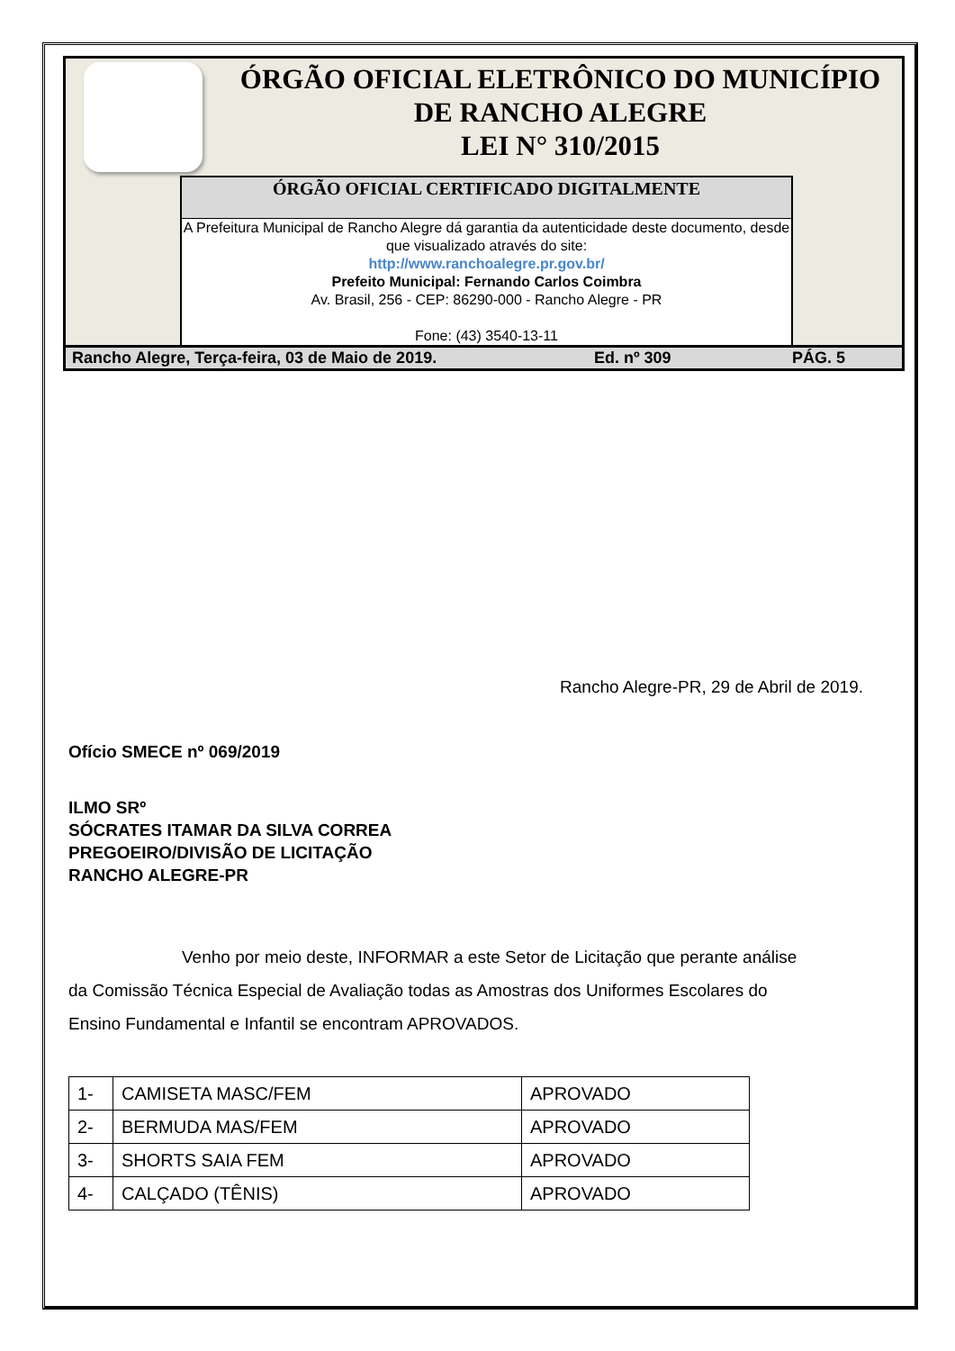ÓRGÃO OFICIAL ELETRÔNICO DO MUNICÍPIO
DE RANCHO ALEGRE
LEI N° 310/2015
ÓRGÃO OFICIAL CERTIFICADO DIGITALMENTE
A Prefeitura Municipal de Rancho Alegre dá garantia da autenticidade deste documento, desde que visualizado através do site:
http://www.ranchoalegre.pr.gov.br/
Prefeito Municipal: Fernando Carlos Coimbra
Av. Brasil, 256 - CEP: 86290-000 - Rancho Alegre - PR
Fone: (43) 3540-13-11
Rancho Alegre, Terça-feira, 03 de Maio de 2019. Ed. nº 309 PÁG. 5
Rancho Alegre-PR, 29 de Abril de 2019.
Ofício SMECE nº 069/2019
ILMO SRº
SÓCRATES ITAMAR DA SILVA CORREA
PREGOEIRO/DIVISÃO DE LICITAÇÃO
RANCHO ALEGRE-PR
Venho por meio deste, INFORMAR a este Setor de Licitação que perante análise da Comissão Técnica Especial de Avaliação todas as Amostras dos Uniformes Escolares do Ensino Fundamental e Infantil se encontram APROVADOS.
| 1- | CAMISETA MASC/FEM | APROVADO |
| 2- | BERMUDA MAS/FEM | APROVADO |
| 3- | SHORTS SAIA FEM | APROVADO |
| 4- | CALÇADO (TÊNIS) | APROVADO |